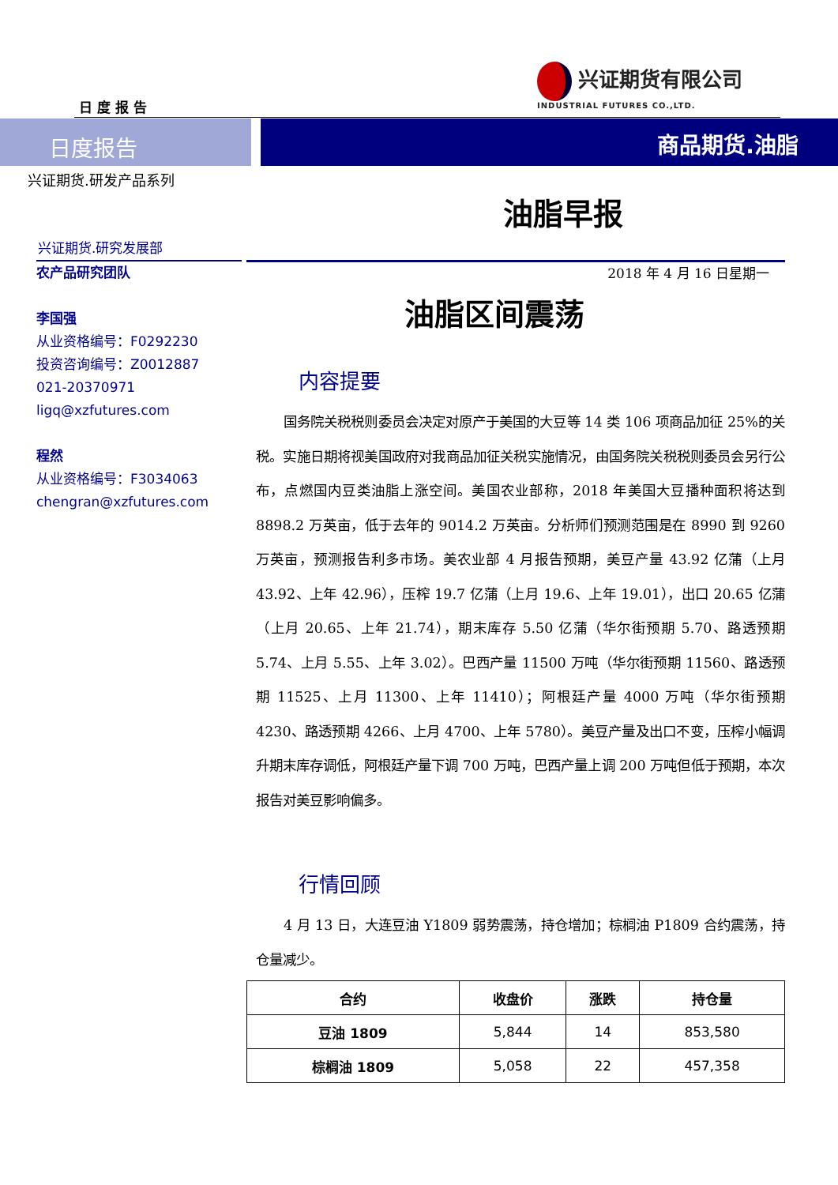日 度 报 告
兴证期货有限公司
INDUSTRIAL FUTURES CO.,LTD.
日度报告
商品期货.油脂
兴证期货.研发产品系列
兴证期货.研究发展部
农产品研究团队
李国强
从业资格编号：F0292230
投资咨询编号：Z0012887
021-20370971
ligq@xzfutures.com
程然
从业资格编号：F3034063
chengran@xzfutures.com
油脂早报
2018 年 4 月 16 日星期一
油脂区间震荡
内容提要
国务院关税税则委员会决定对原产于美国的大豆等 14 类 106 项商品加征 25%的关税。实施日期将视美国政府对我商品加征关税实施情况，由国务院关税税则委员会另行公布，点燃国内豆类油脂上涨空间。美国农业部称，2018 年美国大豆播种面积将达到 8898.2 万英亩，低于去年的 9014.2 万英亩。分析师们预测范围是在 8990 到 9260 万英亩，预测报告利多市场。美农业部 4 月报告预期，美豆产量 43.92 亿蒲（上月 43.92、上年 42.96），压榨 19.7 亿蒲（上月 19.6、上年 19.01），出口 20.65 亿蒲（上月 20.65、上年 21.74），期末库存 5.50 亿蒲（华尔街预期 5.70、路透预期 5.74、上月 5.55、上年 3.02）。巴西产量 11500 万吨（华尔街预期 11560、路透预期 11525、上月 11300、上年 11410）；阿根廷产量 4000 万吨（华尔街预期 4230、路透预期 4266、上月 4700、上年 5780）。美豆产量及出口不变，压榨小幅调升期末库存调低，阿根廷产量下调 700 万吨，巴西产量上调 200 万吨但低于预期，本次报告对美豆影响偏多。
行情回顾
4 月 13 日，大连豆油 Y1809 弱势震荡，持仓增加；棕榈油 P1809 合约震荡，持仓量减少。
| 合约 | 收盘价 | 涨跌 | 持仓量 |
| --- | --- | --- | --- |
| 豆油 1809 | 5,844 | 14 | 853,580 |
| 棕榈油 1809 | 5,058 | 22 | 457,358 |